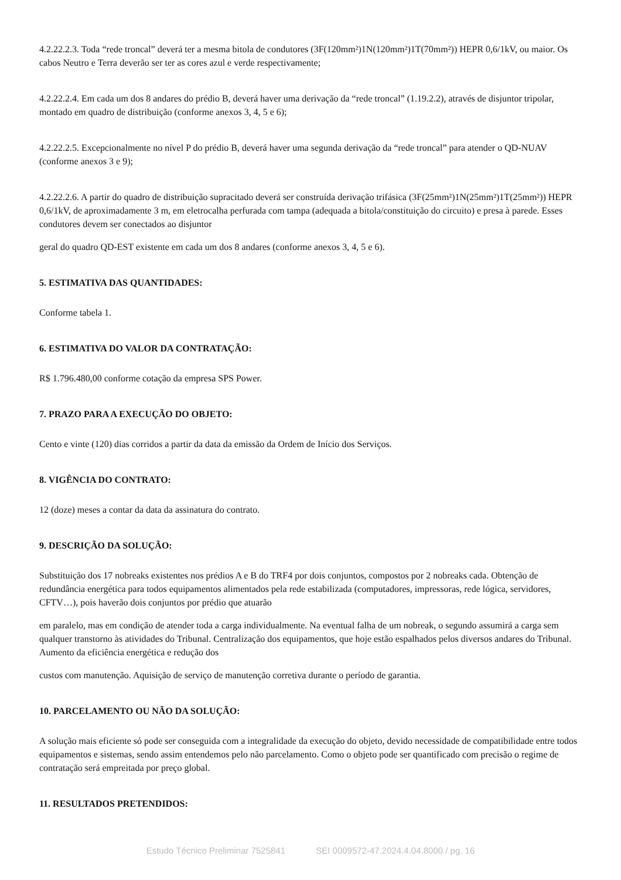4.2.22.2.3. Toda “rede troncal” deverá ter a mesma bitola de condutores (3F(120mm²)1N(120mm²)1T(70mm²)) HEPR 0,6/1kV, ou maior. Os cabos Neutro e Terra deverão ser ter as cores azul e verde respectivamente;
4.2.22.2.4. Em cada um dos 8 andares do prédio B, deverá haver uma derivação da “rede troncal” (1.19.2.2), através de disjuntor tripolar, montado em quadro de distribuição (conforme anexos 3, 4, 5 e 6);
4.2.22.2.5. Excepcionalmente no nível P do prédio B, deverá haver uma segunda derivação da “rede troncal” para atender o QD-NUAV (conforme anexos 3 e 9);
4.2.22.2.6. A partir do quadro de distribuição supracitado deverá ser construída derivação trifásica (3F(25mm²)1N(25mm²)1T(25mm²)) HEPR 0,6/1kV, de aproximadamente 3 m, em eletrocalha perfurada com tampa (adequada a bitola/constituição do circuito) e presa à parede. Esses condutores devem ser conectados ao disjuntor
geral do quadro QD-EST existente em cada um dos 8 andares (conforme anexos 3, 4, 5 e 6).
5. ESTIMATIVA DAS QUANTIDADES:
Conforme tabela 1.
6. ESTIMATIVA DO VALOR DA CONTRATAÇÃO:
R$ 1.796.480,00 conforme cotação da empresa SPS Power.
7. PRAZO PARA A EXECUÇÃO DO OBJETO:
Cento e vinte (120) dias corridos a partir da data da emissão da Ordem de Início dos Serviços.
8. VIGÊNCIA DO CONTRATO:
12 (doze) meses a contar da data da assinatura do contrato.
9. DESCRIÇÃO DA SOLUÇÃO:
Substituição dos 17 nobreaks existentes nos prédios A e B do TRF4 por dois conjuntos, compostos por 2 nobreaks cada. Obtenção de redundância energética para todos equipamentos alimentados pela rede estabilizada (computadores, impressoras, rede lógica, servidores, CFTV…), pois haverão dois conjuntos por prédio que atuarão
em paralelo, mas em condição de atender toda a carga individualmente. Na eventual falha de um nobreak, o segundo assumirá a carga sem qualquer transtorno às atividades do Tribunal. Centralização dos equipamentos, que hoje estão espalhados pelos diversos andares do Tribunal. Aumento da eficiência energética e redução dos
custos com manutenção. Aquisição de serviço de manutenção corretiva durante o período de garantia.
10. PARCELAMENTO OU NÃO DA SOLUÇÃO:
A solução mais eficiente só pode ser conseguida com a integralidade da execução do objeto, devido necessidade de compatibilidade entre todos equipamentos e sistemas, sendo assim entendemos pelo não parcelamento. Como o objeto pode ser quantificado com precisão o regime de contratação será empreitada por preço global.
11. RESULTADOS PRETENDIDOS:
Estudo Técnico Preliminar 7525841 SEI 0009572-47.2024.4.04.8000 / pg. 16